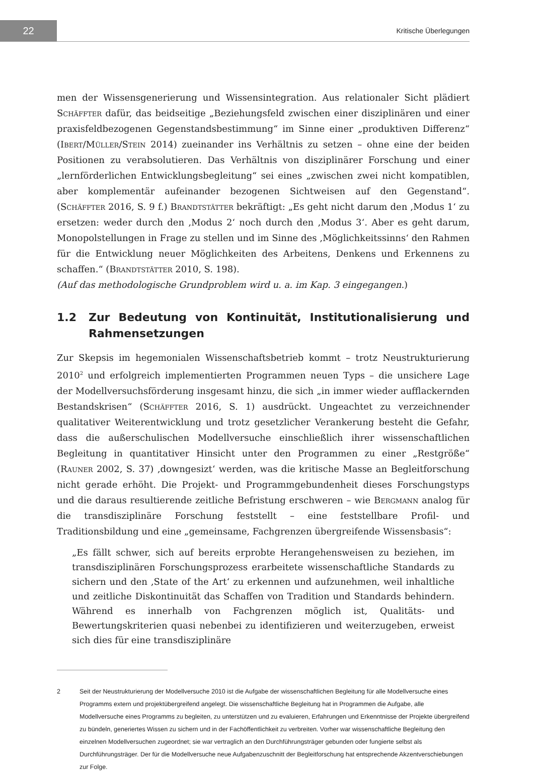22
Kritische Überlegungen
men der Wissensgenerierung und Wissensintegration. Aus relationaler Sicht plädiert Schäffter dafür, das beidseitige „Beziehungsfeld zwischen einer disziplinären und einer praxisfeldbezogenen Gegenstandsbestimmung“ im Sinne einer „produktiven Differenz“ (Ibert/Müller/Stein 2014) zueinander ins Verhältnis zu setzen – ohne eine der beiden Positionen zu verabsolutieren. Das Verhältnis von disziplinärer Forschung und einer „lernförderlichen Entwicklungsbegleitung“ sei eines „zwischen zwei nicht kompatiblen, aber komplementär aufeinander bezogenen Sichtweisen auf den Gegenstand“. (Schäffter 2016, S. 9 f.) Brandtstätter bekräftigt: „Es geht nicht darum den ‚Modus 1‘ zu ersetzen: weder durch den ‚Modus 2‘ noch durch den ‚Modus 3‘. Aber es geht darum, Monopolstellungen in Frage zu stellen und im Sinne des ‚Möglichkeitssinns‘ den Rahmen für die Entwicklung neuer Möglichkeiten des Arbeitens, Denkens und Erkennens zu schaffen.“ (Brandtstätter 2010, S. 198).
(Auf das methodologische Grundproblem wird u. a. im Kap. 3 eingegangen.)
1.2 Zur Bedeutung von Kontinuität, Institutionalisierung und Rahmensetzungen
Zur Skepsis im hegemonialen Wissenschaftsbetrieb kommt – trotz Neustrukturierung 2010<sup>2</sup> und erfolgreich implementierten Programmen neuen Typs – die unsichere Lage der Modellversuchsförderung insgesamt hinzu, die sich „in immer wieder aufflackernden Bestandskrisen“ (Schäffter 2016, S. 1) ausdrückt. Ungeachtet zu verzeichnender qualitativer Weiterentwicklung und trotz gesetzlicher Verankerung besteht die Gefahr, dass die außerschulischen Modellversuche einschließlich ihrer wissenschaftlichen Begleitung in quantitativer Hinsicht unter den Programmen zu einer „Restgröße“ (Rauner 2002, S. 37) ‚downgesizt‘ werden, was die kritische Masse an Begleitforschung nicht gerade erhöht. Die Projekt- und Programmgebundenheit dieses Forschungstyps und die daraus resultierende zeitliche Befristung erschweren – wie Bergmann analog für die transdisziplinäre Forschung feststellt – eine feststellbare Profil- und Traditionsbildung und eine „gemeinsame, Fachgrenzen übergreifende Wissensbasis“:
„Es fällt schwer, sich auf bereits erprobte Herangehensweisen zu beziehen, im transdisziplinären Forschungsprozess erarbeitete wissenschaftliche Standards zu sichern und den ‚State of the Art‘ zu erkennen und aufzunehmen, weil inhaltliche und zeitliche Diskontinuität das Schaffen von Tradition und Standards behindern. Während es innerhalb von Fachgrenzen möglich ist, Qualitäts- und Bewertungskriterien quasi nebenbei zu identifizieren und weiterzugeben, erweist sich dies für eine transdisziplinäre
2 Seit der Neustrukturierung der Modellversuche 2010 ist die Aufgabe der wissenschaftlichen Begleitung für alle Modellversuche eines Programms extern und projektübergreifend angelegt. Die wissenschaftliche Begleitung hat in Programmen die Aufgabe, alle Modellversuche eines Programms zu begleiten, zu unterstützen und zu evaluieren, Erfahrungen und Erkenntnisse der Projekte übergreifend zu bündeln, generiertes Wissen zu sichern und in der Fachöffentlichkeit zu verbreiten. Vorher war wissenschaftliche Begleitung den einzelnen Modellversuchen zugeordnet; sie war vertraglich an den Durchführungsträger gebunden oder fungierte selbst als Durchführungsträger. Der für die Modellversuche neue Aufgabenzuschnitt der Begleitforschung hat entsprechende Akzentverschiebungen zur Folge.